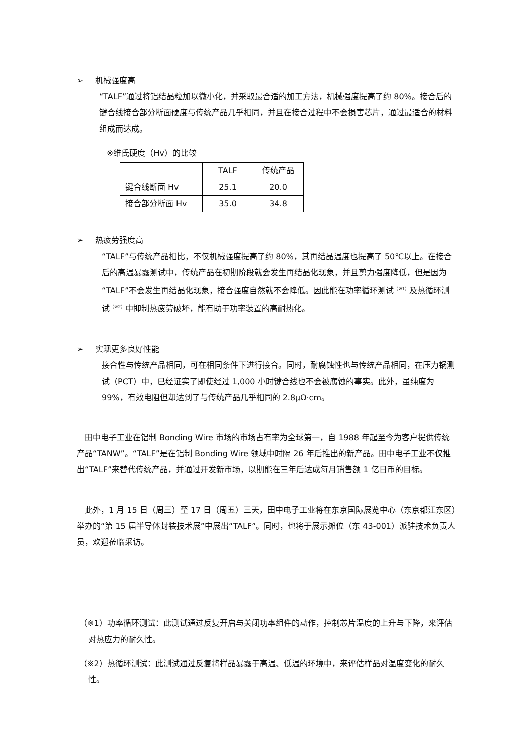➢ 机械强度高
“TALF”通过将铝结晶粒加以微小化，并采取最合适的加工方法，机械强度提高了约 80%。接合后的键合线接合部分断面硬度与传统产品几乎相同，并且在接合过程中不会损害芯片，通过最适合的材料组成而达成。
※维氏硬度（Hv）的比较
| | TALF | 传统产品 |
| 键合线断面 Hv | 25.1 | 20.0 |
| 接合部分断面 Hv | 35.0 | 34.8 |
➢ 热疲劳强度高
“TALF”与传统产品相比，不仅机械强度提高了约 80%，其再结晶温度也提高了 50℃以上。在接合后的高温暴露测试中，传统产品在初期阶段就会发生再结晶化现象，并且剪力强度降低，但是因为“TALF”不会发生再结晶化现象，接合强度自然就不会降低。因此能在功率循环测试<sup>（※1）</sup>及热循环测试<sup>（※2）</sup>中抑制热疲劳破坏，能有助于功率装置的高耐热化。
➢ 实现更多良好性能
接合性与传统产品相同，可在相同条件下进行接合。同时，耐腐蚀性也与传统产品相同，在压力锅测试（PCT）中，已经证实了即使经过 1,000 小时键合线也不会被腐蚀的事实。此外，虽纯度为 99%，有效电阻但却达到了与传统产品几乎相同的 2.8μΩ·cm。
　田中电子工业在铝制 Bonding Wire 市场的市场占有率为全球第一，自 1988 年起至今为客户提供传统产品“TANW”。“TALF”是在铝制 Bonding Wire 领域中时隔 26 年后推出的新产品。田中电子工业不仅推出“TALF”来替代传统产品，并通过开发新市场，以期能在三年后达成每月销售额 1 亿日币的目标。
　此外，1 月 15 日（周三）至 17 日（周五）三天，田中电子工业将在东京国际展览中心（东京都江东区）举办的“第 15 届半导体封装技术展”中展出“TALF”。同时，也将于展示摊位（东 43-001）派驻技术负责人员，欢迎莅临采访。
（※1）功率循环测试：此测试通过反复开启与关闭功率组件的动作，控制芯片温度的上升与下降，来评估对热应力的耐久性。
（※2）热循环测试：此测试通过反复将样品暴露于高温、低温的环境中，来评估样品对温度变化的耐久性。